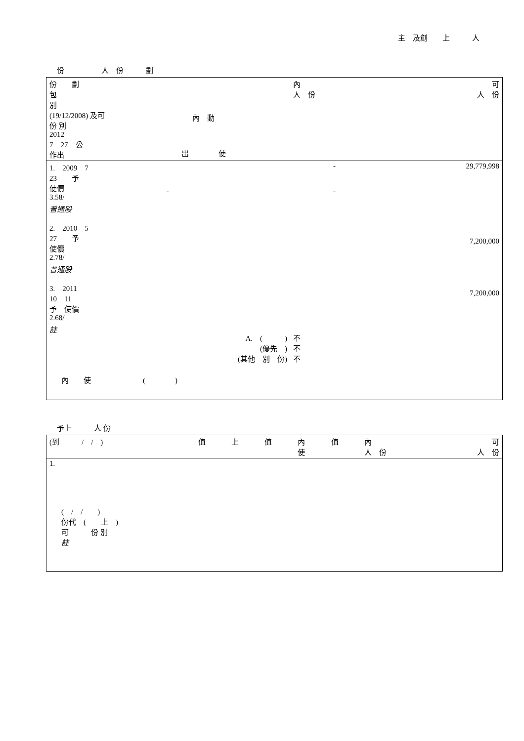主　及創　　上　　　人
份　　　　　人　份　　　劃
| 份 劃 包 別 (19/12/2008) 及可 份 別 2012 7 27 公 作出 | 內 動 出 使 | | 內 人 份 | 可 人 份 |
| --- | --- | --- | --- | --- |
| 1. 2009 7 23 予 使價 3.58/ | - | | - - | 29,779,998 |
| 普通股 2. 2010 5 27 予 使價 2.78/ | | | | 7,200,000 |
| 普通股 3. 2011 10 11 予 使價 2.68/ | | | | 7,200,000 |
| 註 | A. ( ) (優先 ) (其他 別 份) | | 不 不 不 | |
| 內 使 ( ) | | | | |
予上　　　人 份
| (到 / / ) | 值 | 上 | 值 | 內 使 | 值 | 內 人 份 | 可 人 份 |
| --- | --- | --- | --- | --- | --- | --- | --- |
| 1. | | | | | | | |
| ( / / ) 份代 ( 上 ) 可 份 別 註 | | | | | | | |